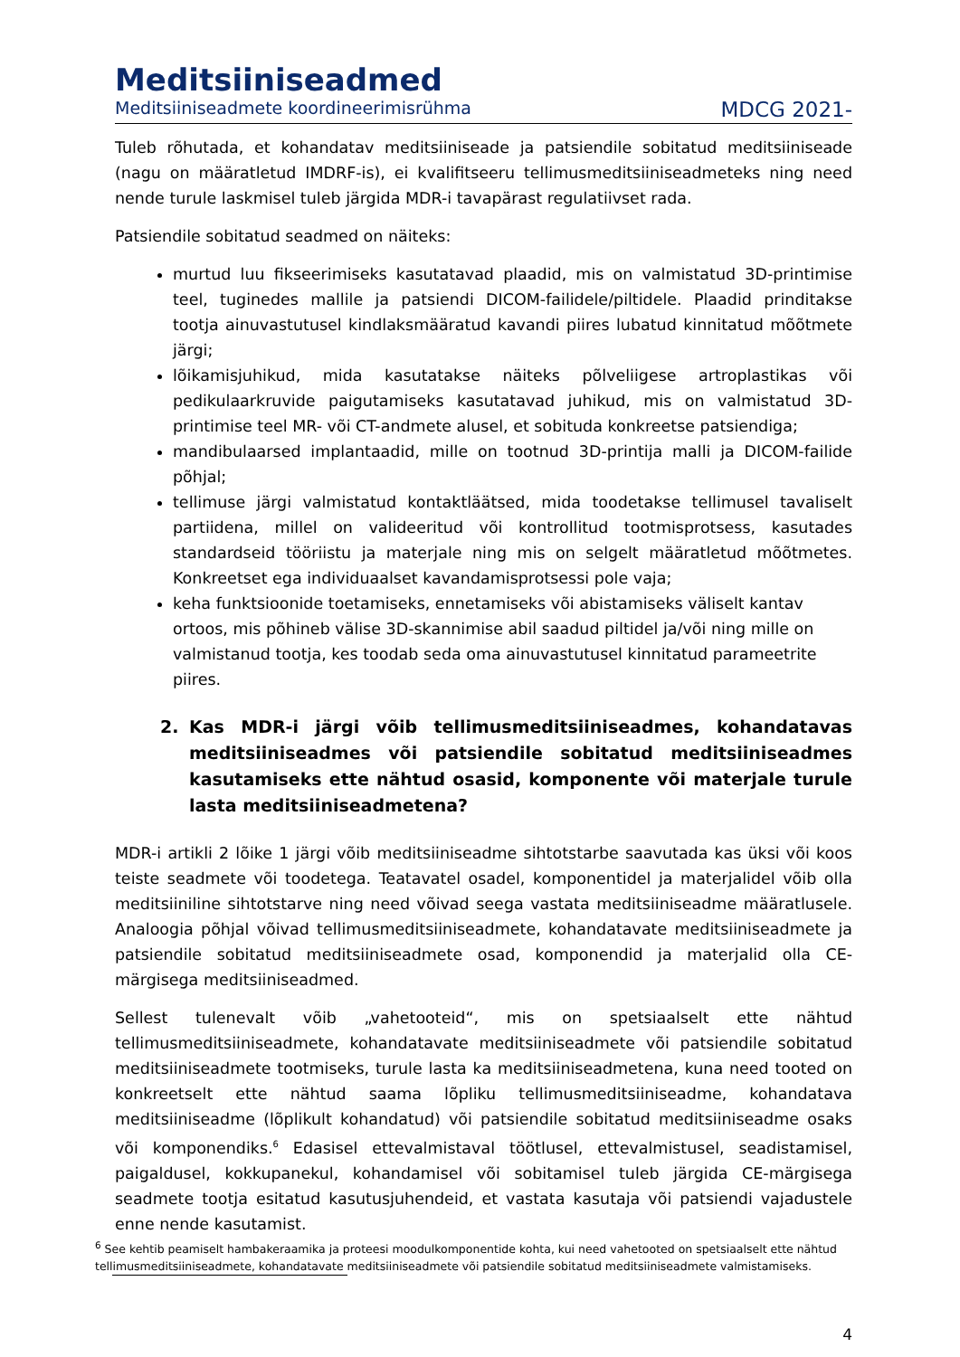Meditsiiniseadmed
Meditsiiniseadmete koordineerimisrühma MDCG 2021-
Tuleb rõhutada, et kohandatav meditsiiniseade ja patsiendile sobitatud meditsiiniseade (nagu on määratletud IMDRF-is), ei kvalifitseeru tellimusmeditsiiniseadmeteks ning need nende turule laskmisel tuleb järgida MDR-i tavapärast regulatiivset rada.
Patsiendile sobitatud seadmed on näiteks:
murtud luu fikseerimiseks kasutatavad plaadid, mis on valmistatud 3D-printimise teel, tuginedes mallile ja patsiendi DICOM-failidele/piltidele. Plaadid prinditakse tootja ainuvastutusel kindlaksmääratud kavandi piires lubatud kinnitatud mõõtmete järgi;
lõikamisjuhikud, mida kasutatakse näiteks põlveliigese artroplastikas või pedikulaarkruvide paigutamiseks kasutatavad juhikud, mis on valmistatud 3D-printimise teel MR- või CT-andmete alusel, et sobituda konkreetse patsiendiga;
mandibulaarsed implantaadid, mille on tootnud 3D-printija malli ja DICOM-failide põhjal;
tellimuse järgi valmistatud kontaktläätsed, mida toodetakse tellimusel tavaliselt partiidena, millel on valideeritud või kontrollitud tootmisprotsess, kasutades standardseid tööriistu ja materjale ning mis on selgelt määratletud mõõtmetes. Konkreetset ega individuaalset kavandamisprotsessi pole vaja;
keha funktsioonide toetamiseks, ennetamiseks või abistamiseks väliselt kantav ortoos, mis põhineb välise 3D-skannimise abil saadud piltidel ja/või ning mille on valmistanud tootja, kes toodab seda oma ainuvastutusel kinnitatud parameetrite piires.
2. Kas MDR-i järgi võib tellimusmeditsiiniseadmes, kohandatavas meditsiiniseadmes või patsiendile sobitatud meditsiiniseadmes kasutamiseks ette nähtud osasid, komponente või materjale turule lasta meditsiiniseadmetena?
MDR-i artikli 2 lõike 1 järgi võib meditsiiniseadme sihtotstarbe saavutada kas üksi või koos teiste seadmete või toodetega. Teatavatel osadel, komponentidel ja materjalidel võib olla meditsiiniline sihtotstarve ning need võivad seega vastata meditsiiniseadme määratlusele. Analoogia põhjal võivad tellimusmeditsiiniseadmete, kohandatavate meditsiiniseadmete ja patsiendile sobitatud meditsiiniseadmete osad, komponendid ja materjalid olla CE-märgisega meditsiiniseadmed.
Sellest tulenevalt võib „vahetooteid“, mis on spetsiaalselt ette nähtud tellimusmeditsiiniseadmete, kohandatavate meditsiiniseadmete või patsiendile sobitatud meditsiiniseadmete tootmiseks, turule lasta ka meditsiiniseadmetena, kuna need tooted on konkreetselt ette nähtud saama lõpliku tellimusmeditsiiniseadme, kohandatava meditsiiniseadme (lõplikult kohandatud) või patsiendile sobitatud meditsiiniseadme osaks või komponendiks.<sup>6</sup> Edasisel ettevalmistaval töötlusel, ettevalmistusel, seadistamisel, paigaldusel, kokkupanekul, kohandamisel või sobitamisel tuleb järgida CE-märgisega seadmete tootja esitatud kasutusjuhendeid, et vastata kasutaja või patsiendi vajadustele enne nende kasutamist.
<sup>6</sup> See kehtib peamiselt hambakeraamika ja proteesi moodulkomponentide kohta, kui need vahetooted on spetsiaalselt ette nähtud tellimusmeditsiiniseadmete, kohandatavate meditsiiniseadmete või patsiendile sobitatud meditsiiniseadmete valmistamiseks.
4